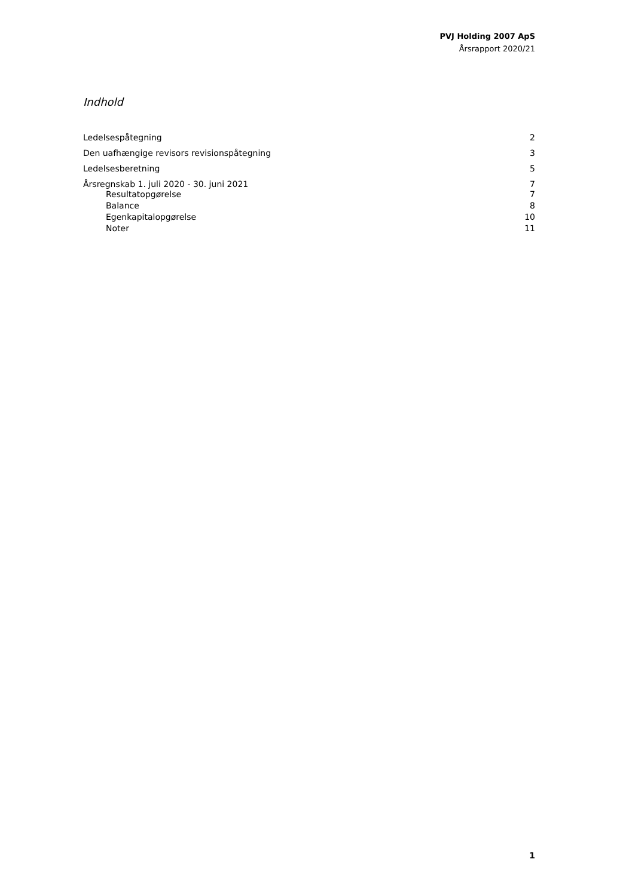PVJ Holding 2007 ApS
Årsrapport 2020/21
Indhold
Ledelsespåtegning 2
Den uafhængige revisors revisionspåtegning 3
Ledelsesberetning 5
Årsregnskab 1. juli 2020 - 30. juni 2021 7
Resultatopgørelse 7
Balance 8
Egenkapitalopgørelse 10
Noter 11
1